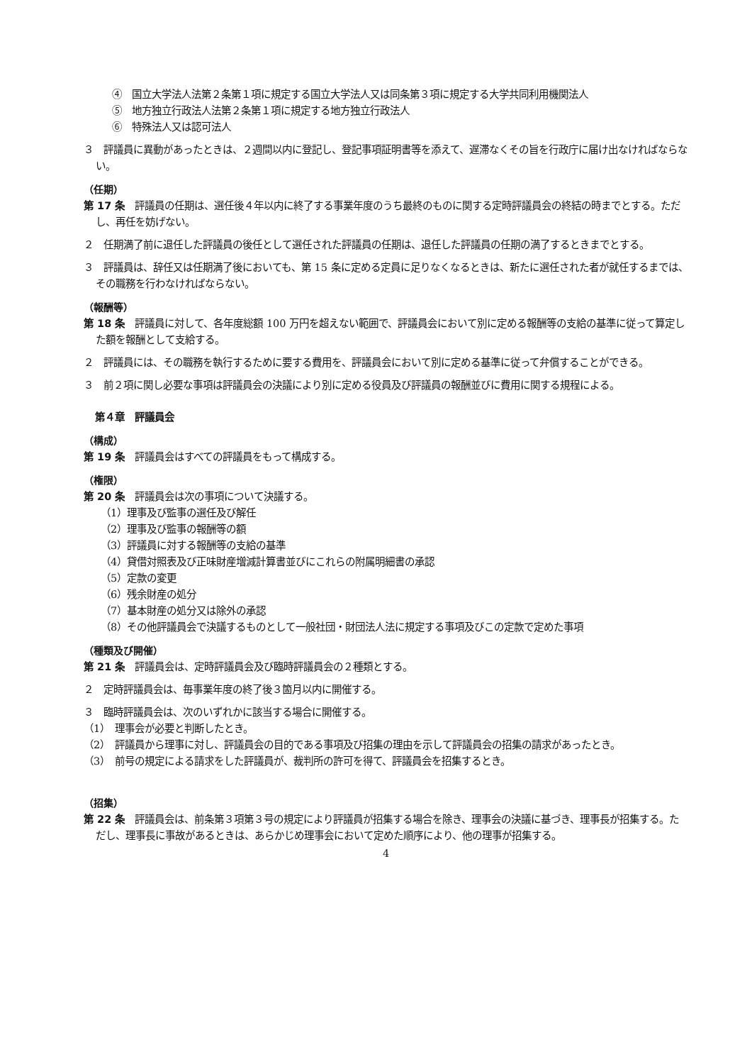④　国立大学法人法第２条第１項に規定する国立大学法人又は同条第３項に規定する大学共同利用機関法人
⑤　地方独立行政法人法第２条第１項に規定する地方独立行政法人
⑥　特殊法人又は認可法人
３　評議員に異動があったときは、２週間以内に登記し、登記事項証明書等を添えて、遅滞なくその旨を行政庁に届け出なければならない。
（任期）
第 17 条　評議員の任期は、選任後４年以内に終了する事業年度のうち最終のものに関する定時評議員会の終結の時までとする。ただし、再任を妨げない。
２　任期満了前に退任した評議員の後任として選任された評議員の任期は、退任した評議員の任期の満了するときまでとする。
３　評議員は、辞任又は任期満了後においても、第 15 条に定める定員に足りなくなるときは、新たに選任された者が就任するまでは、その職務を行わなければならない。
（報酬等）
第 18 条　評議員に対して、各年度総額 100 万円を超えない範囲で、評議員会において別に定める報酬等の支給の基準に従って算定した額を報酬として支給する。
２　評議員には、その職務を執行するために要する費用を、評議員会において別に定める基準に従って弁償することができる。
３　前２項に関し必要な事項は評議員会の決議により別に定める役員及び評議員の報酬並びに費用に関する規程による。
第４章　評議員会
（構成）
第 19 条　評議員会はすべての評議員をもって構成する。
（権限）
第 20 条　評議員会は次の事項について決議する。
（1）理事及び監事の選任及び解任
（2）理事及び監事の報酬等の額
（3）評議員に対する報酬等の支給の基準
（4）貸借対照表及び正味財産増減計算書並びにこれらの附属明細書の承認
（5）定款の変更
（6）残余財産の処分
（7）基本財産の処分又は除外の承認
（8）その他評議員会で決議するものとして一般社団・財団法人法に規定する事項及びこの定款で定めた事項
（種類及び開催）
第 21 条　評議員会は、定時評議員会及び臨時評議員会の２種類とする。
２　定時評議員会は、毎事業年度の終了後３箇月以内に開催する。
３　臨時評議員会は、次のいずれかに該当する場合に開催する。
（1）　理事会が必要と判断したとき。
（2）　評議員から理事に対し、評議員会の目的である事項及び招集の理由を示して評議員会の招集の請求があったとき。
（3）　前号の規定による請求をした評議員が、裁判所の許可を得て、評議員会を招集するとき。
（招集）
第 22 条　評議員会は、前条第３項第３号の規定により評議員が招集する場合を除き、理事会の決議に基づき、理事長が招集する。ただし、理事長に事故があるときは、あらかじめ理事会において定めた順序により、他の理事が招集する。
4